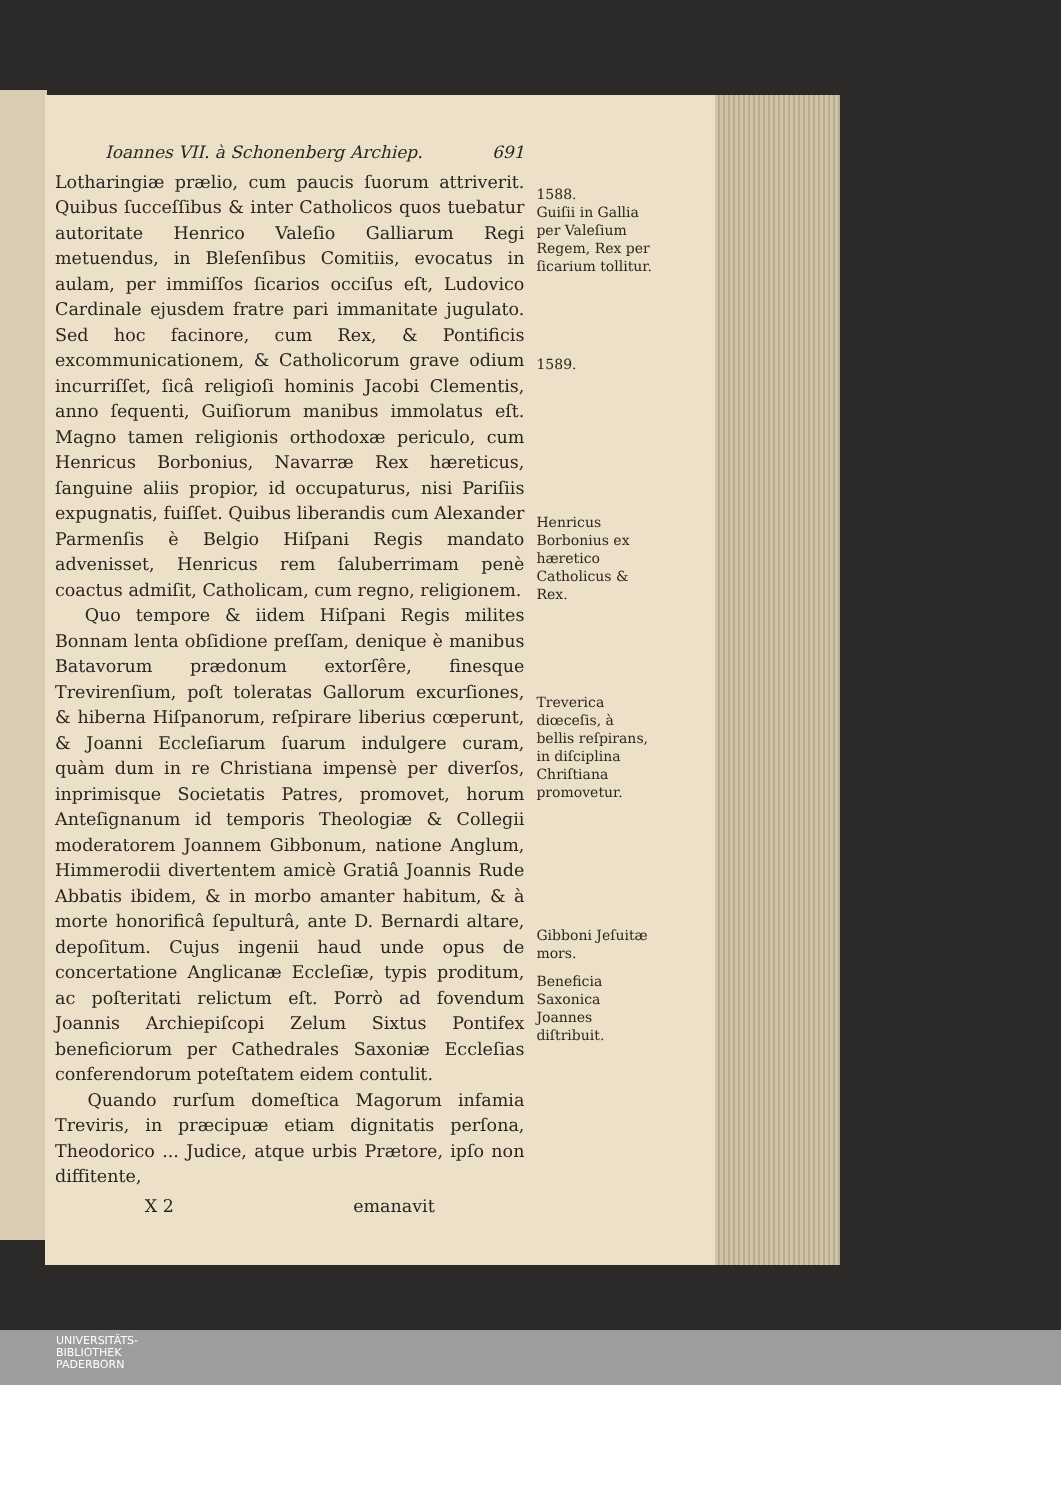Ioannes VII. à Schonenberg Archiep. 691
Lotharingiæ prælio, cum paucis ſuorum attriverit. Quibus ſucceſſibus & inter Catholicos quos tuebatur autoritate Henrico Valeſio Galliarum Regi metuendus, in Bleſenſibus Comitiis, evocatus in aulam, per immiſſos ſicarios occiſus eſt, Ludovico Cardinale ejusdem fratre pari immanitate jugulato. Sed hoc facinore, cum Rex, & Pontificis excommunicationem, & Catholicorum grave odium incurriſſet, ſicâ religioſi hominis Jacobi Clementis, anno ſequenti, Guiſiorum manibus immolatus eſt. Magno tamen religionis orthodoxæ periculo, cum Henricus Borbonius, Navarræ Rex hæreticus, ſanguine aliis propior, id occupaturus, nisi Pariſiis expugnatis, fuiſſet. Quibus liberandis cum Alexander Parmenſis è Belgio Hiſpani Regis mandato advenisset, Henricus rem ſaluberrimam penè coactus admiſit, Catholicam, cum regno, religionem.
Quo tempore & iidem Hiſpani Regis milites Bonnam lenta obſidione preſſam, denique è manibus Batavorum prædonum extorſêre, finesque Trevirenſium, poſt toleratas Gallorum excurſiones, & hiberna Hiſpanorum, reſpirare liberius cœperunt, & Joanni Eccleſiarum ſuarum indulgere curam, quàm dum in re Christiana impensè per diverſos, inprimisque Societatis Patres, promovet, horum Anteſignanum id temporis Theologiæ & Collegii moderatorem Joannem Gibbonum, natione Anglum, Himmerodii divertentem amicè Gratiâ Joannis Rude Abbatis ibidem, & in morbo amanter habitum, & à morte honorificâ ſepulturâ, ante D. Bernardi altare, depoſitum. Cujus ingenii haud unde opus de concertatione Anglicanæ Eccleſiæ, typis proditum, ac poſteritati relictum eſt. Porrò ad fovendum Joannis Archiepiſcopi Zelum Sixtus Pontifex beneficiorum per Cathedrales Saxoniæ Eccleſias conferendorum poteſtatem eidem contulit.
Quando rurſum domeſtica Magorum infamia Treviris, in præcipuæ etiam dignitatis perſona, Theodorico ... Judice, atque urbis Prætore, ipſo non diffitente,
X 2 emanavit
1588.
Guiſii in Gallia per Valeſium Regem, Rex per ſicarium tollitur.
1589.
Henricus Borbonius ex hæretico Catholicus & Rex.
Treverica diœceſis, à bellis reſpirans, in diſciplina Chriſtiana promovetur.
Gibboni Jeſuitæ mors.
Beneficia Saxonica Joannes diſtribuit.
UNIVERSITÄTS-
BIBLIOTHEK
PADERBORN